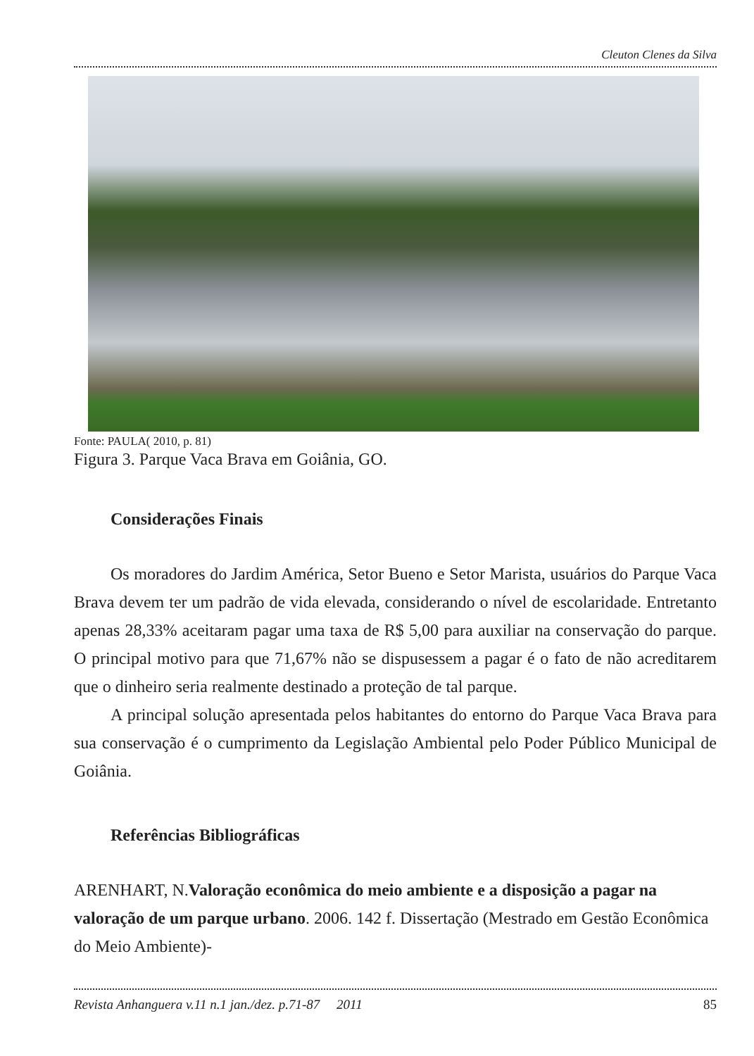Cleuton Clenes da Silva
Fonte: PAULA( 2010, p. 81)
Figura 3. Parque Vaca Brava em Goiânia, GO.
Considerações Finais
Os moradores do Jardim América, Setor Bueno e Setor Marista, usuários do Parque Vaca Brava devem ter um padrão de vida elevada, considerando o nível de escolaridade. Entretanto apenas 28,33% aceitaram pagar uma taxa de R$ 5,00 para auxiliar na conservação do parque. O principal motivo para que 71,67% não se dispusessem a pagar é o fato de não acreditarem que o dinheiro seria realmente destinado a proteção de tal parque.
A principal solução apresentada pelos habitantes do entorno do Parque Vaca Brava para sua conservação é o cumprimento da Legislação Ambiental pelo Poder Público Municipal de Goiânia.
Referências Bibliográficas
ARENHART, N.Valoração econômica do meio ambiente e a disposição a pagar na valoração de um parque urbano. 2006. 142 f. Dissertação (Mestrado em Gestão Econômica do Meio Ambiente)-
Revista Anhanguera v.11 n.1 jan./dez. p.71-87 2011 85